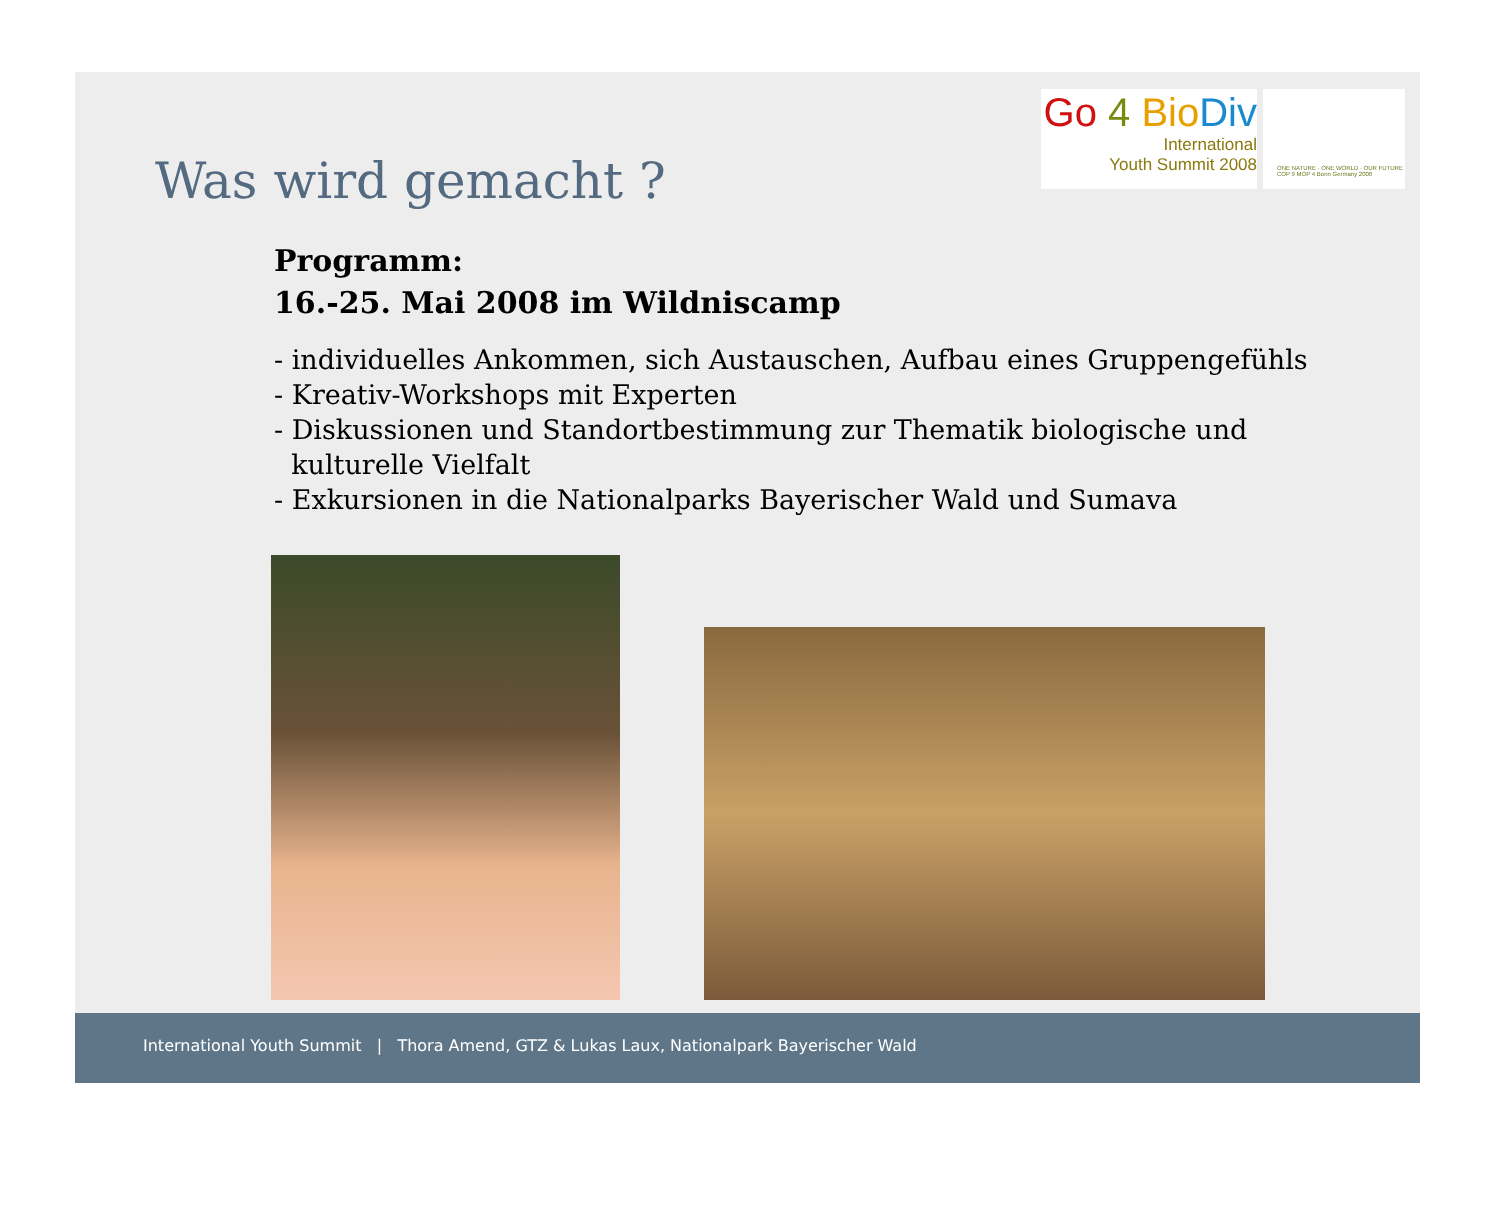Go 4 Bio Div
International
Youth Summit 2008
ONE NATURE · ONE WORLD · OUR FUTURE
COP 9 MOP 4 Bonn Germany 2008
Was wird gemacht ?
Programm:
16.-25. Mai 2008 im Wildniscamp
- individuelles Ankommen, sich Austauschen, Aufbau eines Gruppengefühls
- Kreativ-Workshops mit Experten
- Diskussionen und Standortbestimmung zur Thematik biologische und
kulturelle Vielfalt
- Exkursionen in die Nationalparks Bayerischer Wald und Sumava
International Youth Summit | Thora Amend, GTZ & Lukas Laux, Nationalpark Bayerischer Wald